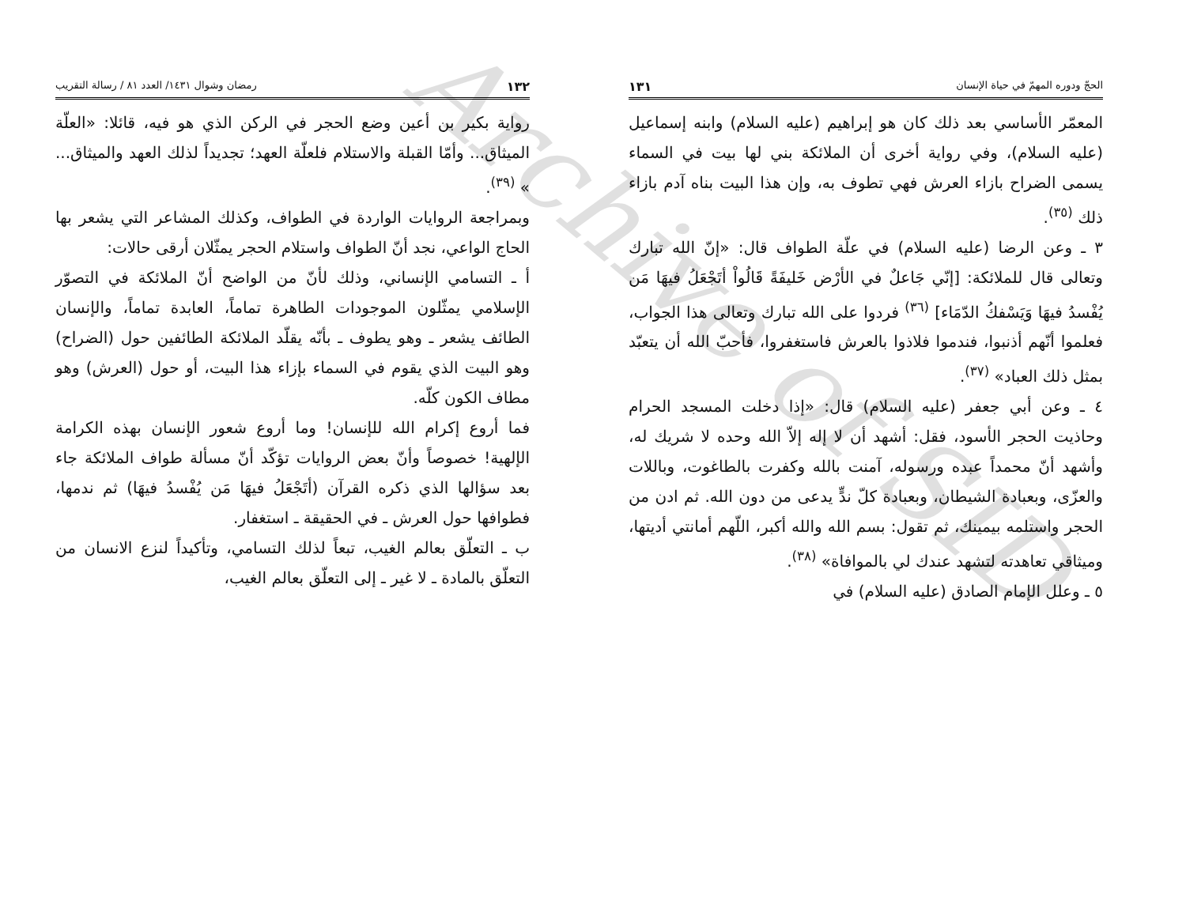الحجّ ودوره المهمّ في حياة الإنسان ١٣١
المعمّر الأساسي بعد ذلك كان هو إبراهيم (عليه السلام) وابنه إسماعيل (عليه السلام)، وفي رواية أخرى أن الملائكة بني لها بيت في السماء يسمى الضراح بازاء العرش فهي تطوف به، وإن هذا البيت بناه آدم بازاء ذلك <sup>(٣٥)</sup>.
٣ ـ وعن الرضا (عليه السلام) في علّة الطواف قال: «إنّ الله تبارك وتعالى قال للملائكة: [إنّي جَاعلٌ في الأرْض خَليفَةً قَالُواْ أتَجْعَلُ فيهَا مَن يُفْسدُ فيهَا وَيَسْفكُ الدّمَاء] <sup>(٣٦)</sup> فردوا على الله تبارك وتعالى هذا الجواب، فعلموا أنّهم أذنبوا، فندموا فلاذوا بالعرش فاستغفروا، فأحبّ الله أن يتعبّد بمثل ذلك العباد» <sup>(٣٧)</sup>.
٤ ـ وعن أبي جعفر (عليه السلام) قال: «إذا دخلت المسجد الحرام وحاذيت الحجر الأسود، فقل: أشهد أن لا إله إلاّ الله وحده لا شريك له، وأشهد أنّ محمداً عبده ورسوله، آمنت بالله وكفرت بالطاغوت، وباللات والعزّى، وبعبادة الشيطان، وبعبادة كلّ ندٍّ يدعى من دون الله. ثم ادن من الحجر واستلمه بيمينك، ثم تقول: بسم الله والله أكبر، اللّهم أمانتي أديتها، وميثاقي تعاهدته لتشهد عندك لي بالموافاة» <sup>(٣٨)</sup>.
٥ ـ وعلل الإمام الصادق (عليه السلام) في
١٣٢ رمضان وشوال ١٤٣١/ العدد ٨١ / رسالة التقريب
رواية بكير بن أعين وضع الحجر في الركن الذي هو فيه، قائلا: «العلّة الميثاق... وأمّا القبلة والاستلام فلعلّة العهد؛ تجديداً لذلك العهد والميثاق... » <sup>(٣٩)</sup>.
وبمراجعة الروايات الواردة في الطواف، وكذلك المشاعر التي يشعر بها الحاج الواعي، نجد أنّ الطواف واستلام الحجر يمثّلان أرقى حالات:
أ ـ التسامي الإنساني، وذلك لأنّ من الواضح أنّ الملائكة في التصوّر الإسلامي يمثّلون الموجودات الطاهرة تماماً، العابدة تماماً، والإنسان الطائف يشعر ـ وهو يطوف ـ بأنّه يقلّد الملائكة الطائفين حول (الضراح) وهو البيت الذي يقوم في السماء بإزاء هذا البيت، أو حول (العرش) وهو مطاف الكون كلّه.
فما أروع إكرام الله للإنسان! وما أروع شعور الإنسان بهذه الكرامة الإلهية! خصوصاً وأنّ بعض الروايات تؤكّد أنّ مسألة طواف الملائكة جاء بعد سؤالها الذي ذكره القرآن (أتَجْعَلُ فيهَا مَن يُفْسدُ فيهَا) ثم ندمها، فطوافها حول العرش ـ في الحقيقة ـ استغفار.
ب ـ التعلّق بعالم الغيب، تبعاً لذلك التسامي، وتأكيداً لنزع الانسان من التعلّق بالمادة ـ لا غير ـ إلى التعلّق بعالم الغيب،
Archive of SID